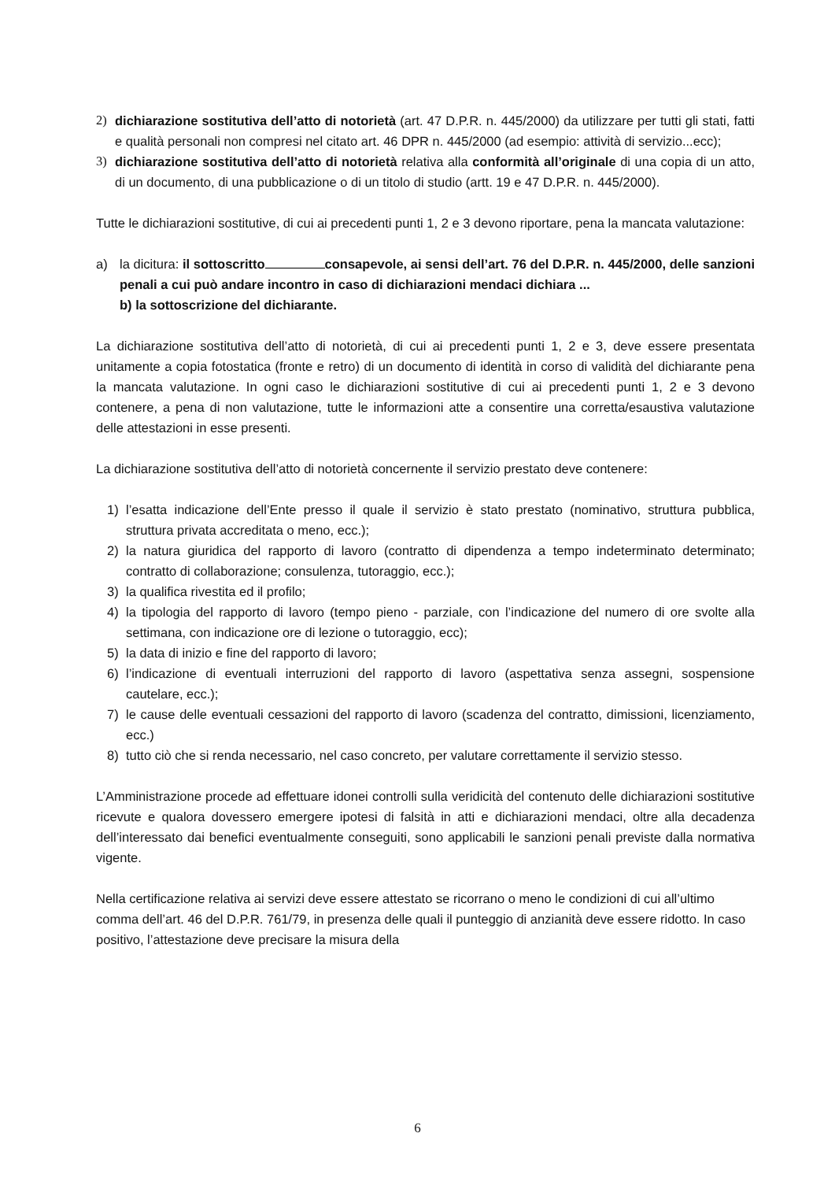2) dichiarazione sostitutiva dell’atto di notorietà (art. 47 D.P.R. n. 445/2000) da utilizzare per tutti gli stati, fatti e qualità personali non compresi nel citato art. 46 DPR n. 445/2000 (ad esempio: attività di servizio...ecc);
3) dichiarazione sostitutiva dell’atto di notorietà relativa alla conformità all’originale di una copia di un atto, di un documento, di una pubblicazione o di un titolo di studio (artt. 19 e 47 D.P.R. n. 445/2000).
Tutte le dichiarazioni sostitutive, di cui ai precedenti punti 1, 2 e 3 devono riportare, pena la mancata valutazione:
a) la dicitura: il sottoscritto consapevole, ai sensi dell’art. 76 del D.P.R. n. 445/2000, delle sanzioni penali a cui può andare incontro in caso di dichiarazioni mendaci dichiara ...
b) la sottoscrizione del dichiarante.
La dichiarazione sostitutiva dell’atto di notorietà, di cui ai precedenti punti 1, 2 e 3, deve essere presentata unitamente a copia fotostatica (fronte e retro) di un documento di identità in corso di validità del dichiarante pena la mancata valutazione. In ogni caso le dichiarazioni sostitutive di cui ai precedenti punti 1, 2 e 3 devono contenere, a pena di non valutazione, tutte le informazioni atte a consentire una corretta/esaustiva valutazione delle attestazioni in esse presenti.
La dichiarazione sostitutiva dell’atto di notorietà concernente il servizio prestato deve contenere:
1) l’esatta indicazione dell’Ente presso il quale il servizio è stato prestato (nominativo, struttura pubblica, struttura privata accreditata o meno, ecc.);
2) la natura giuridica del rapporto di lavoro (contratto di dipendenza a tempo indeterminato determinato; contratto di collaborazione; consulenza, tutoraggio, ecc.);
3) la qualifica rivestita ed il profilo;
4) la tipologia del rapporto di lavoro (tempo pieno - parziale, con l’indicazione del numero di ore svolte alla settimana, con indicazione ore di lezione o tutoraggio, ecc);
5) la data di inizio e fine del rapporto di lavoro;
6) l’indicazione di eventuali interruzioni del rapporto di lavoro (aspettativa senza assegni, sospensione cautelare, ecc.);
7) le cause delle eventuali cessazioni del rapporto di lavoro (scadenza del contratto, dimissioni, licenziamento, ecc.)
8) tutto ciò che si renda necessario, nel caso concreto, per valutare correttamente il servizio stesso.
L’Amministrazione procede ad effettuare idonei controlli sulla veridicità del contenuto delle dichiarazioni sostitutive ricevute e qualora dovessero emergere ipotesi di falsità in atti e dichiarazioni mendaci, oltre alla decadenza dell’interessato dai benefici eventualmente conseguiti, sono applicabili le sanzioni penali previste dalla normativa vigente.
Nella certificazione relativa ai servizi deve essere attestato se ricorrano o meno le condizioni di cui all’ultimo comma dell’art. 46 del D.P.R. 761/79, in presenza delle quali il punteggio di anzianità deve essere ridotto. In caso positivo, l’attestazione deve precisare la misura della
6